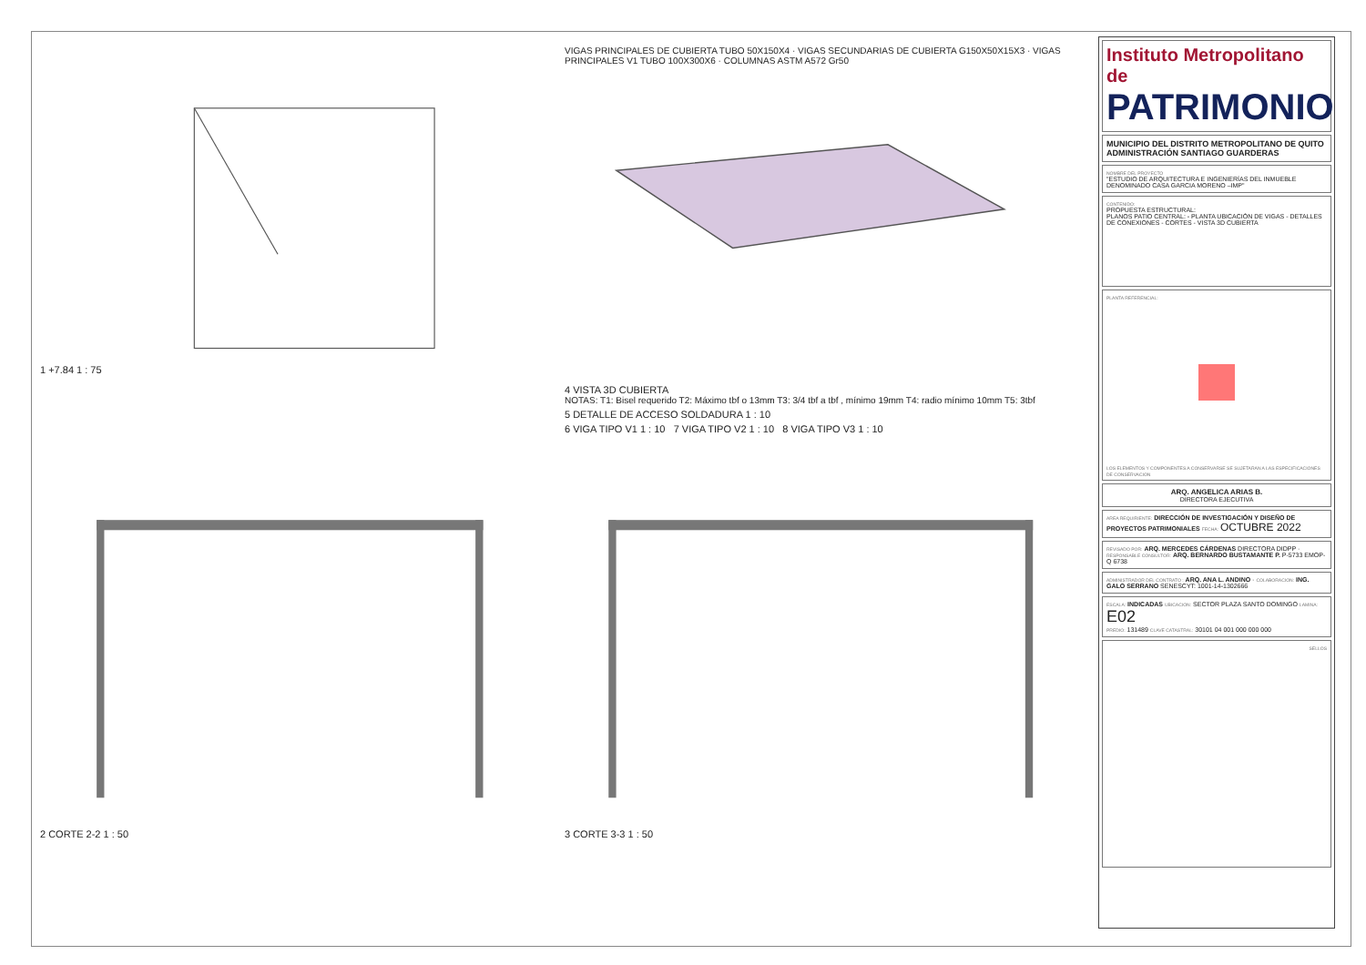1 +7.84 1 : 75
VIGAS PRINCIPALES DE CUBIERTA TUBO 50X150X4 · VIGAS SECUNDARIAS DE CUBIERTA G150X50X15X3 · VIGAS PRINCIPALES V1 TUBO 100X300X6 · COLUMNAS ASTM A572 Gr50
4 VISTA 3D CUBIERTA
NOTAS: T1: Bisel requerido T2: Máximo tbf o 13mm T3: 3/4 tbf a tbf , mínimo 19mm T4: radio mínimo 10mm T5: 3tbf
5 DETALLE DE ACCESO SOLDADURA 1 : 10
6 VIGA TIPO V1 1 : 10 7 VIGA TIPO V2 1 : 10 8 VIGA TIPO V3 1 : 10
2 CORTE 2-2 1 : 50
3 CORTE 3-3 1 : 50
Instituto Metropolitano de
PATRIMONIO
MUNICIPIO DEL DISTRITO METROPOLITANO DE QUITO
ADMINISTRACIÓN SANTIAGO GUARDERAS
NOMBRE DEL PROYECTO
"ESTUDIO DE ARQUITECTURA E INGENIERÍAS DEL INMUEBLE DENOMINADO CASA GARCIA MORENO –IMP"
CONTENIDO:
PROPUESTA ESTRUCTURAL:
PLANOS PATIO CENTRAL: - PLANTA UBICACIÓN DE VIGAS - DETALLES DE CONEXIONES - CORTES - VISTA 3D CUBIERTA
PLANTA REFERENCIAL:
LOS ELEMENTOS Y COMPONENTES A CONSERVARSE SE SUJETARAN A LAS ESPECIFICACIONES DE CONSERVACION
ARQ. ANGELICA ARIAS B.
DIRECTORA EJECUTIVA
AREA REQUIRIENTE: DIRECCIÓN DE INVESTIGACIÓN Y DISEÑO DE PROYECTOS PATRIMONIALES FECHA: OCTUBRE 2022
REVISADO POR: ARQ. MERCEDES CÁRDENAS DIRECTORA DIDPP · RESPONSABLE CONSULTOR: ARQ. BERNARDO BUSTAMANTE P. P-5733 EMOP-Q 6738
ADMINISTRADOR DEL CONTRATO : ARQ. ANA L. ANDINO · COLABORACION: ING. GALO SERRANO SENESCYT: 1001-14-1302666
ESCALA: INDICADAS UBICACION: SECTOR PLAZA SANTO DOMINGO LAMINA: E02
PREDIO: 131489 CLAVE CATASTRAL: 30101 04 001 000 000 000
SELLOS